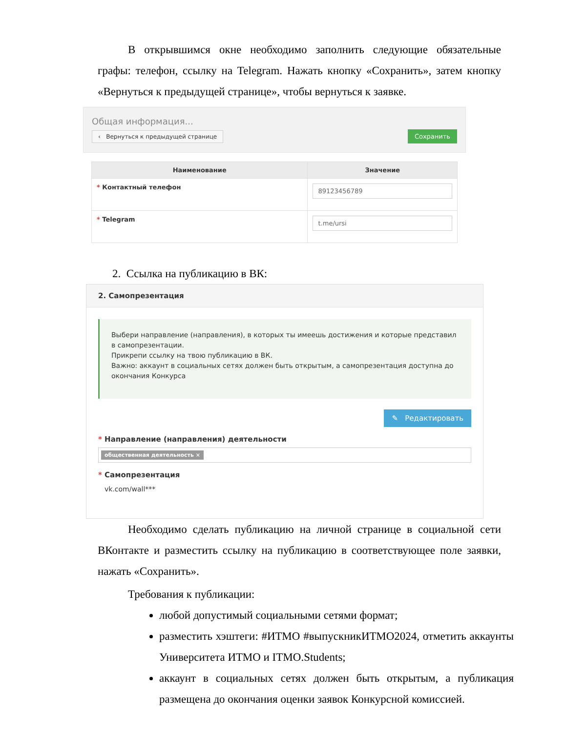В открывшимся окне необходимо заполнить следующие обязательные графы: телефон, ссылку на Telegram. Нажать кнопку «Сохранить», затем кнопку «Вернуться к предыдущей странице», чтобы вернуться к заявке.
Общая информация...
‹ Вернуться к предыдущей странице
Сохранить
| Наименование | Значение |
| --- | --- |
| * Контактный телефон | 89123456789 |
| * Telegram | t.me/ursi |
2. Ссылка на публикацию в ВК:
2. Самопрезентация
Выбери направление (направления), в которых ты имеешь достижения и которые представил в самопрезентации.
Прикрепи ссылку на твою публикацию в ВК.
Важно: аккаунт в социальных сетях должен быть открытым, а самопрезентация доступна до окончания Конкурса
✎ Редактировать
* Направление (направления) деятельности
общественная деятельность ×
* Самопрезентация
vk.com/wall***
Необходимо сделать публикацию на личной странице в социальной сети ВКонтакте и разместить ссылку на публикацию в соответствующее поле заявки, нажать «Сохранить».
Требования к публикации:
любой допустимый социальными сетями формат;
разместить хэштеги: #ИТМО #выпускникИТМО2024, отметить аккаунты Университета ИТМО и ITMO.Students;
аккаунт в социальных сетях должен быть открытым, а публикация размещена до окончания оценки заявок Конкурсной комиссией.